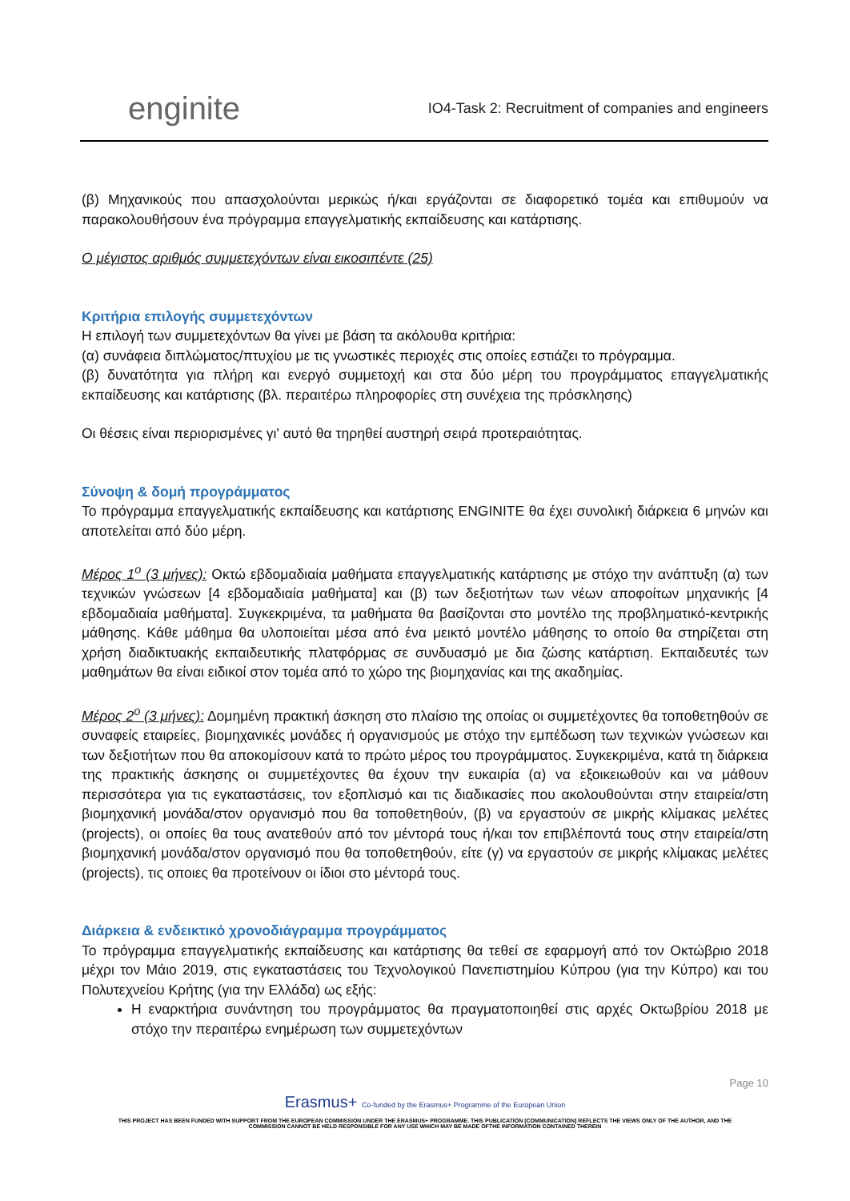enginite
IO4-Task 2: Recruitment of companies and engineers
(β) Μηχανικούς που απασχολούνται μερικώς ή/και εργάζονται σε διαφορετικό τομέα και επιθυμούν να παρακολουθήσουν ένα πρόγραμμα επαγγελματικής εκπαίδευσης και κατάρτισης.
Ο μέγιστος αριθμός συμμετεχόντων είναι εικοσιπέντε (25)
Κριτήρια επιλογής συμμετεχόντων
Η επιλογή των συμμετεχόντων θα γίνει με βάση τα ακόλουθα κριτήρια:
(α) συνάφεια διπλώματος/πτυχίου με τις γνωστικές περιοχές στις οποίες εστιάζει το πρόγραμμα.
(β) δυνατότητα για πλήρη και ενεργό συμμετοχή και στα δύο μέρη του προγράμματος επαγγελματικής εκπαίδευσης και κατάρτισης (βλ. περαιτέρω πληροφορίες στη συνέχεια της πρόσκλησης)
Οι θέσεις είναι περιορισμένες γι' αυτό θα τηρηθεί αυστηρή σειρά προτεραιότητας.
Σύνοψη & δομή προγράμματος
Το πρόγραμμα επαγγελματικής εκπαίδευσης και κατάρτισης ENGINITE θα έχει συνολική διάρκεια 6 μηνών και αποτελείται από δύο μέρη.
Μέρος 1<sup>ο</sup> (3 μήνες): Οκτώ εβδομαδιαία μαθήματα επαγγελματικής κατάρτισης με στόχο την ανάπτυξη (α) των τεχνικών γνώσεων [4 εβδομαδιαία μαθήματα] και (β) των δεξιοτήτων των νέων αποφοίτων μηχανικής [4 εβδομαδιαία μαθήματα]. Συγκεκριμένα, τα μαθήματα θα βασίζονται στο μοντέλο της προβληματικό-κεντρικής μάθησης. Κάθε μάθημα θα υλοποιείται μέσα από ένα μεικτό μοντέλο μάθησης το οποίο θα στηρίζεται στη χρήση διαδικτυακής εκπαιδευτικής πλατφόρμας σε συνδυασμό με δια ζώσης κατάρτιση. Εκπαιδευτές των μαθημάτων θα είναι ειδικοί στον τομέα από το χώρο της βιομηχανίας και της ακαδημίας.
Μέρος 2<sup>ο</sup> (3 μήνες): Δομημένη πρακτική άσκηση στο πλαίσιο της οποίας οι συμμετέχοντες θα τοποθετηθούν σε συναφείς εταιρείες, βιομηχανικές μονάδες ή οργανισμούς με στόχο την εμπέδωση των τεχνικών γνώσεων και των δεξιοτήτων που θα αποκομίσουν κατά το πρώτο μέρος του προγράμματος. Συγκεκριμένα, κατά τη διάρκεια της πρακτικής άσκησης οι συμμετέχοντες θα έχουν την ευκαιρία (α) να εξοικειωθούν και να μάθουν περισσότερα για τις εγκαταστάσεις, τον εξοπλισμό και τις διαδικασίες που ακολουθούνται στην εταιρεία/στη βιομηχανική μονάδα/στον οργανισμό που θα τοποθετηθούν, (β) να εργαστούν σε μικρής κλίμακας μελέτες (projects), οι οποίες θα τους ανατεθούν από τον μέντορά τους ή/και τον επιβλέποντά τους στην εταιρεία/στη βιομηχανική μονάδα/στον οργανισμό που θα τοποθετηθούν, είτε (γ) να εργαστούν σε μικρής κλίμακας μελέτες (projects), τις οποιες θα προτείνουν οι ίδιοι στο μέντορά τους.
Διάρκεια & ενδεικτικό χρονοδιάγραμμα προγράμματος
Το πρόγραμμα επαγγελματικής εκπαίδευσης και κατάρτισης θα τεθεί σε εφαρμογή από τον Οκτώβριο 2018 μέχρι τον Μάιο 2019, στις εγκαταστάσεις του Τεχνολογικού Πανεπιστημίου Κύπρου (για την Κύπρο) και του Πολυτεχνείου Κρήτης (για την Ελλάδα) ως εξής:
Η εναρκτήρια συνάντηση του προγράμματος θα πραγματοποιηθεί στις αρχές Οκτωβρίου 2018 με στόχο την περαιτέρω ενημέρωση των συμμετεχόντων
Page 10
Erasmus+ Co-funded by the Erasmus+ Programme of the European Union
THIS PROJECT HAS BEEN FUNDED WITH SUPPORT FROM THE EUROPEAN COMMISSION UNDER THE ERASMUS+ PROGRAMME. THIS PUBLICATION [COMMUNICATION] REFLECTS THE VIEWS ONLY OF THE AUTHOR, AND THE
COMMISSION CANNOT BE HELD RESPONSIBLE FOR ANY USE WHICH MAY BE MADE OFTHE INFORMATION CONTAINED THEREIN